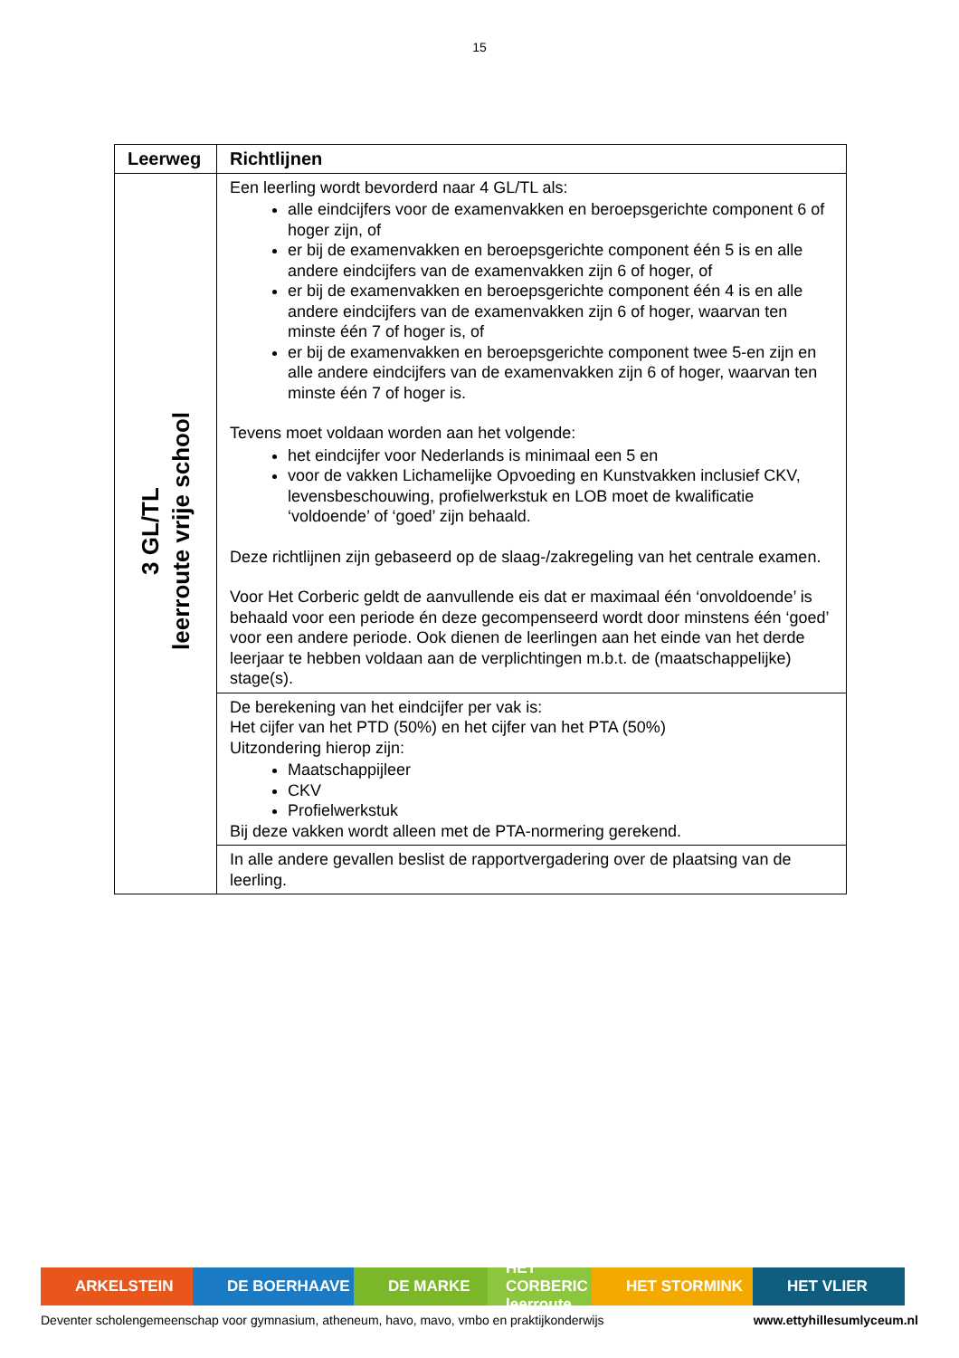15
| Leerweg | Richtlijnen |
| --- | --- |
| 3 GL/TL leerroute vrije school | Een leerling wordt bevorderd naar 4 GL/TL als: alle eindcijfers voor de examenvakken en beroepsgerichte component 6 of hoger zijn, of er bij de examenvakken en beroepsgerichte component één 5 is en alle andere eindcijfers van de examenvakken zijn 6 of hoger, of er bij de examenvakken en beroepsgerichte component één 4 is en alle andere eindcijfers van de examenvakken zijn 6 of hoger, waarvan ten minste één 7 of hoger is, of er bij de examenvakken en beroepsgerichte component twee 5-en zijn en alle andere eindcijfers van de examenvakken zijn 6 of hoger, waarvan ten minste één 7 of hoger is. Tevens moet voldaan worden aan het volgende: het eindcijfer voor Nederlands is minimaal een 5 en voor de vakken Lichamelijke Opvoeding en Kunstvakken inclusief CKV, levensbeschouwing, profielwerkstuk en LOB moet de kwalificatie ‘voldoende’ of ‘goed’ zijn behaald. Deze richtlijnen zijn gebaseerd op de slaag-/zakregeling van het centrale examen. Voor Het Corberic geldt de aanvullende eis dat er maximaal één ‘onvoldoende’ is behaald voor een periode én deze gecompenseerd wordt door minstens één ‘goed’ voor een andere periode. Ook dienen de leerlingen aan het einde van het derde leerjaar te hebben voldaan aan de verplichtingen m.b.t. de (maatschappelijke) stage(s). |
| | De berekening van het eindcijfer per vak is: Het cijfer van het PTD (50%) en het cijfer van het PTA (50%) Uitzondering hierop zijn: Maatschappijleer CKV Profielwerkstuk Bij deze vakken wordt alleen met de PTA-normering gerekend. |
| | In alle andere gevallen beslist de rapportvergadering over de plaatsing van de leerling. |
ARKELSTEIN DE BOERHAAVE DE MARKE HET CORBERIC leerroute
HET STORMINK HET VLIER
Deventer scholengemeenschap voor gymnasium, atheneum, havo, mavo, vmbo en praktijkonderwijs www.ettyhillesumlyceum.nl